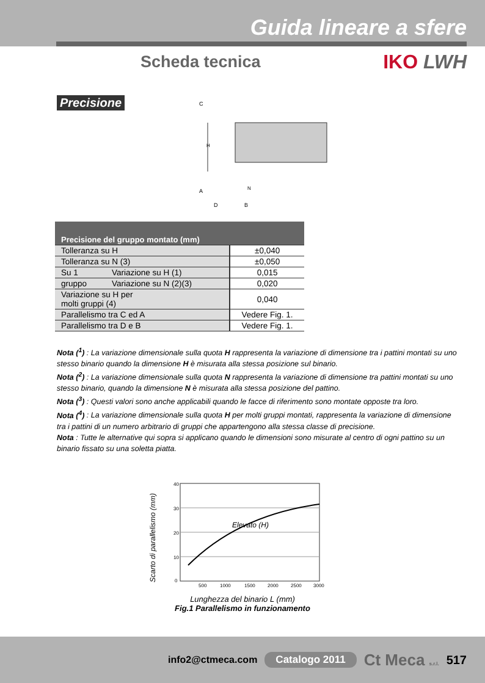Guida lineare a sfere
Scheda tecnica IKO LWH
Precisione
C
A
D
B
H
N
| Precisione del gruppo montato (mm) | | |
| --- | --- | --- |
| Tolleranza su H | | ±0,040 |
| Tolleranza su N (3) | | ±0,050 |
| Su 1 | Variazione su H (1) | 0,015 |
| gruppo | Variazione su N (2)(3) | 0,020 |
| Variazione su H per molti gruppi (4) | | 0,040 |
| Parallelismo tra C ed A | | Vedere Fig. 1. |
| Parallelismo tra D e B | | Vedere Fig. 1. |
Nota (<sup>1</sup>) : La variazione dimensionale sulla quota H rappresenta la variazione di dimensione tra i pattini montati su uno stesso binario quando la dimensione H è misurata alla stessa posizione sul binario.
Nota (<sup>2</sup>) : La variazione dimensionale sulla quota N rappresenta la variazione di dimensione tra pattini montati su uno stesso binario, quando la dimensione N è misurata alla stessa posizione del pattino.
Nota (<sup>3</sup>) : Questi valori sono anche applicabili quando le facce di riferimento sono montate opposte tra loro.
Nota (<sup>4</sup>) : La variazione dimensionale sulla quota H per molti gruppi montati, rappresenta la variazione di dimensione tra i pattini di un numero arbitrario di gruppi che appartengono alla stessa classe di precisione.
Nota : Tutte le alternative qui sopra si applicano quando le dimensioni sono misurate al centro di ogni pattino su un binario fissato su una soletta piatta.
Scarto di parallelismo (mm)
Elevato (H)
40
30
20
10
0
500
1000
1500
2000
2500
3000
Lunghezza del binario L (mm)
Fig.1 Parallelismo in funzionamento
info2@ctmeca.com Catalogo 2011 Ct Meca s.r.l. 517